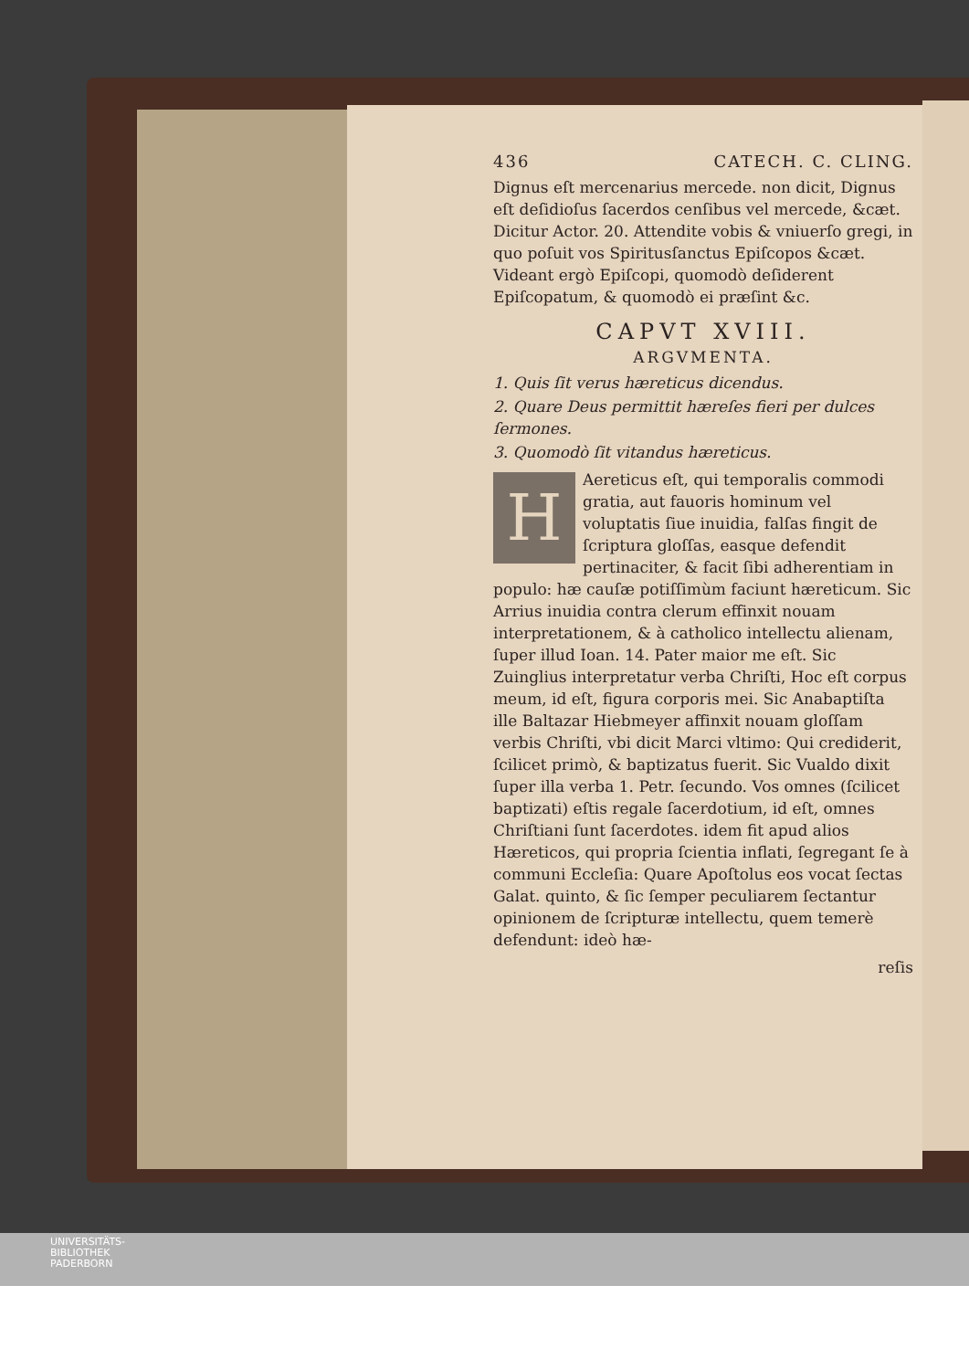436 CATECH. C. CLING.
Dignus eſt mercenarius mercede. non dicit, Dignus eſt deſidioſus ſacerdos cenſibus vel mercede, &cæt. Dicitur Actor. 20. Attendite vobis & vniuerſo gregi, in quo poſuit vos Spiritusſanctus Epiſcopos &cæt. Videant ergò Epiſcopi, quomodò deſiderent Epiſcopatum, & quomodò ei præſint &c.
CAPVT XVIII.
ARGVMENTA.
1. Quis ſit verus hæreticus dicendus.
2. Quare Deus permittit hæreſes fieri per dulces ſermones.
3. Quomodò ſit vitandus hæreticus.
HAereticus eſt, qui temporalis commodi gratia, aut fauoris hominum vel voluptatis ſiue inuidia, falſas fingit de ſcriptura gloſſas, easque defendit pertinaciter, & facit ſibi adherentiam in populo: hæ cauſæ potiſſimùm faciunt hæreticum. Sic Arrius inuidia contra clerum effinxit nouam interpretationem, & à catholico intellectu alienam, ſuper illud Ioan. 14. Pater maior me eſt. Sic Zuinglius interpretatur verba Chriſti, Hoc eſt corpus meum, id eſt, figura corporis mei. Sic Anabaptiſta ille Baltazar Hiebmeyer affinxit nouam gloſſam verbis Chriſti, vbi dicit Marci vltimo: Qui crediderit, ſcilicet primò, & baptizatus fuerit. Sic Vualdo dixit ſuper illa verba 1. Petr. ſecundo. Vos omnes (ſcilicet baptizati) eſtis regale ſacerdotium, id eſt, omnes Chriſtiani ſunt ſacerdotes. idem fit apud alios Hæreticos, qui propria ſcientia inflati, ſegregant ſe à communi Eccleſia: Quare Apoſtolus eos vocat ſectas Galat. quinto, & ſic ſemper peculiarem ſectantur opinionem de ſcripturæ intellectu, quem temerè defendunt: ideò hæ-
reſis
UNIVERSITÄTS-
BIBLIOTHEK
PADERBORN